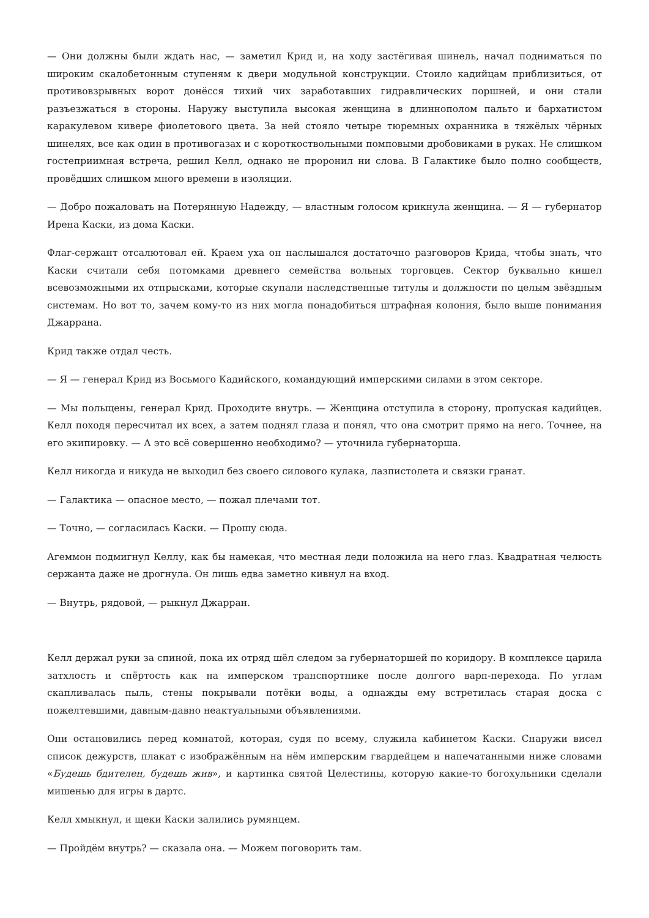— Они должны были ждать нас, — заметил Крид и, на ходу застёгивая шинель, начал подниматься по широким скалобетонным ступеням к двери модульной конструкции. Стоило кадийцам приблизиться, от противовзрывных ворот донёсся тихий чих заработавших гидравлических поршней, и они стали разъезжаться в стороны. Наружу выступила высокая женщина в длиннополом пальто и бархатистом каракулевом кивере фиолетового цвета. За ней стояло четыре тюремных охранника в тяжёлых чёрных шинелях, все как один в противогазах и с короткоствольными помповыми дробовиками в руках. Не слишком гостеприимная встреча, решил Келл, однако не проронил ни слова. В Галактике было полно сообществ, провёдших слишком много времени в изоляции.
— Добро пожаловать на Потерянную Надежду, — властным голосом крикнула женщина. — Я — губернатор Ирена Каски, из дома Каски.
Флаг-сержант отсалютовал ей. Краем уха он наслышался достаточно разговоров Крида, чтобы знать, что Каски считали себя потомками древнего семейства вольных торговцев. Сектор буквально кишел всевозможными их отпрысками, которые скупали наследственные титулы и должности по целым звёздным системам. Но вот то, зачем кому-то из них могла понадобиться штрафная колония, было выше понимания Джаррана.
Крид также отдал честь.
— Я — генерал Крид из Восьмого Кадийского, командующий имперскими силами в этом секторе.
— Мы польщены, генерал Крид. Проходите внутрь. — Женщина отступила в сторону, пропуская кадийцев. Келл походя пересчитал их всех, а затем поднял глаза и понял, что она смотрит прямо на него. Точнее, на его экипировку. — А это всё совершенно необходимо? — уточнила губернаторша.
Келл никогда и никуда не выходил без своего силового кулака, лазпистолета и связки гранат.
— Галактика — опасное место, — пожал плечами тот.
— Точно, — согласилась Каски. — Прошу сюда.
Агеммон подмигнул Келлу, как бы намекая, что местная леди положила на него глаз. Квадратная челюсть сержанта даже не дрогнула. Он лишь едва заметно кивнул на вход.
— Внутрь, рядовой, — рыкнул Джарран.
Келл держал руки за спиной, пока их отряд шёл следом за губернаторшей по коридору. В комплексе царила затхлость и спёртость как на имперском транспортнике после долгого варп-перехода. По углам скапливалась пыль, стены покрывали потёки воды, а однажды ему встретилась старая доска с пожелтевшими, давным-давно неактуальными объявлениями.
Они остановились перед комнатой, которая, судя по всему, служила кабинетом Каски. Снаружи висел список дежурств, плакат с изображённым на нём имперским гвардейцем и напечатанными ниже словами «Будешь бдителен, будешь жив», и картинка святой Целестины, которую какие-то богохульники сделали мишенью для игры в дартс.
Келл хмыкнул, и щеки Каски залились румянцем.
— Пройдём внутрь? — сказала она. — Можем поговорить там.